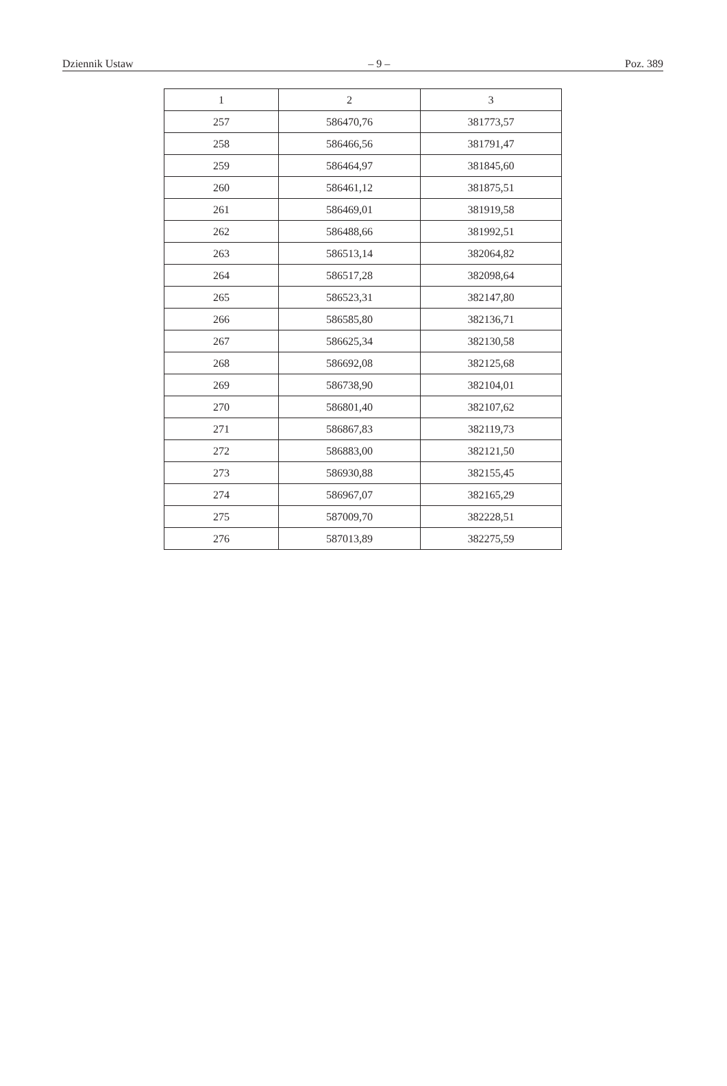Dziennik Ustaw – 9 – Poz. 389
| 1 | 2 | 3 |
| 257 | 586470,76 | 381773,57 |
| 258 | 586466,56 | 381791,47 |
| 259 | 586464,97 | 381845,60 |
| 260 | 586461,12 | 381875,51 |
| 261 | 586469,01 | 381919,58 |
| 262 | 586488,66 | 381992,51 |
| 263 | 586513,14 | 382064,82 |
| 264 | 586517,28 | 382098,64 |
| 265 | 586523,31 | 382147,80 |
| 266 | 586585,80 | 382136,71 |
| 267 | 586625,34 | 382130,58 |
| 268 | 586692,08 | 382125,68 |
| 269 | 586738,90 | 382104,01 |
| 270 | 586801,40 | 382107,62 |
| 271 | 586867,83 | 382119,73 |
| 272 | 586883,00 | 382121,50 |
| 273 | 586930,88 | 382155,45 |
| 274 | 586967,07 | 382165,29 |
| 275 | 587009,70 | 382228,51 |
| 276 | 587013,89 | 382275,59 |